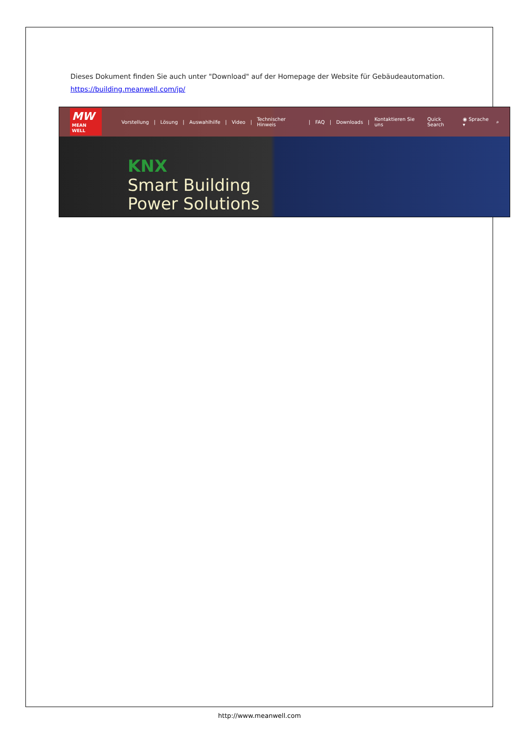Dieses Dokument finden Sie auch unter "Download" auf der Homepage der Website für Gebäudeautomation.
https://building.meanwell.com/jp/
MW
MEAN WELL
Vorstellung | Lösung | Auswahlhilfe | Video | Technischer Hinweis | FAQ | Downloads | Kontaktieren Sie uns Quick Search ◉ Sprache ▾ ⌕
KNX
Smart Building
Power Solutions
http://www.meanwell.com